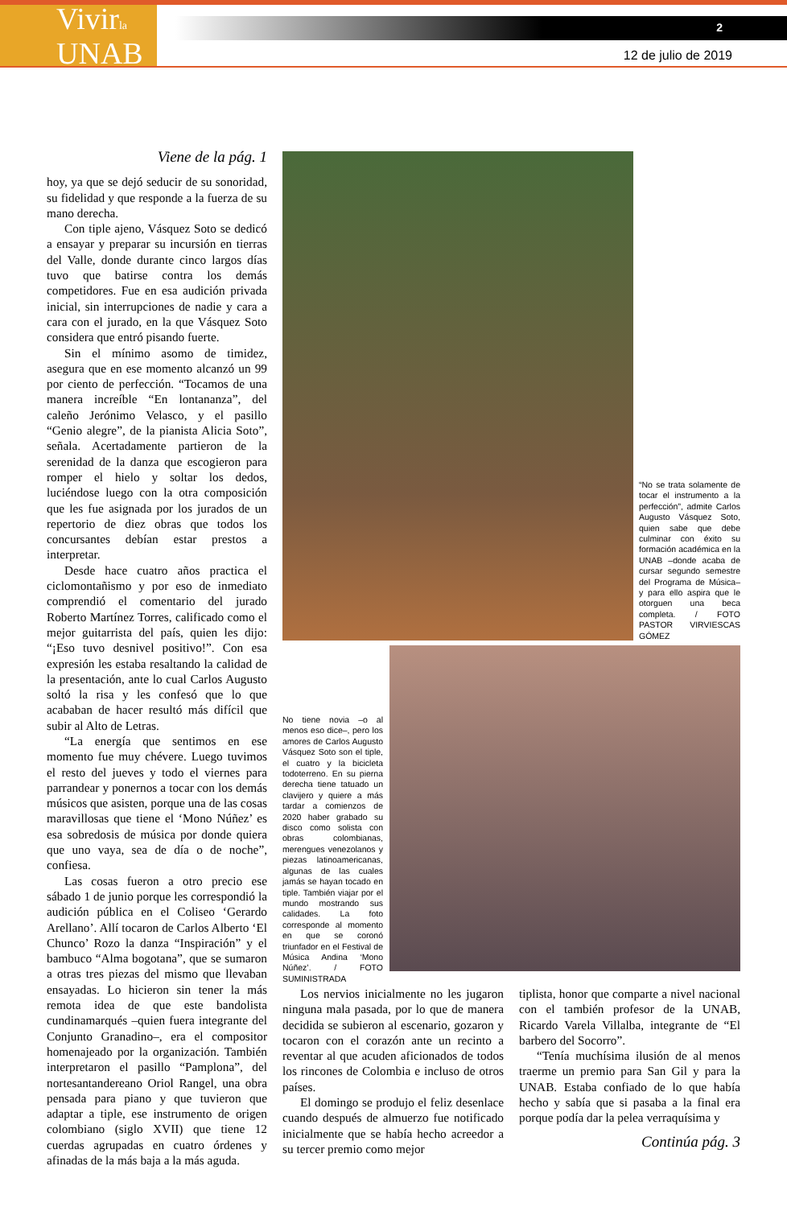Vivirla
UNAB
2
12 de julio de 2019
Viene de la pág. 1
hoy, ya que se dejó seducir de su sonoridad, su fidelidad y que responde a la fuerza de su mano derecha.
Con tiple ajeno, Vásquez Soto se dedicó a ensayar y preparar su incursión en tierras del Valle, donde durante cinco largos días tuvo que batirse contra los demás competidores. Fue en esa audición privada inicial, sin interrupciones de nadie y cara a cara con el jurado, en la que Vásquez Soto considera que entró pisando fuerte.
Sin el mínimo asomo de timidez, asegura que en ese momento alcanzó un 99 por ciento de perfección. “Tocamos de una manera increíble “En lontananza”, del caleño Jerónimo Velasco, y el pasillo “Genio alegre”, de la pianista Alicia Soto”, señala. Acertadamente partieron de la serenidad de la danza que escogieron para romper el hielo y soltar los dedos, luciéndose luego con la otra composición que les fue asignada por los jurados de un repertorio de diez obras que todos los concursantes debían estar prestos a interpretar.
Desde hace cuatro años practica el ciclomontañismo y por eso de inmediato comprendió el comentario del jurado Roberto Martínez Torres, calificado como el mejor guitarrista del país, quien les dijo: “¡Eso tuvo desnivel positivo!”. Con esa expresión les estaba resaltando la calidad de la presentación, ante lo cual Carlos Augusto soltó la risa y les confesó que lo que acababan de hacer resultó más difícil que subir al Alto de Letras.
“La energía que sentimos en ese momento fue muy chévere. Luego tuvimos el resto del jueves y todo el viernes para parrandear y ponernos a tocar con los demás músicos que asisten, porque una de las cosas maravillosas que tiene el ‘Mono Núñez’ es esa sobredosis de música por donde quiera que uno vaya, sea de día o de noche”, confiesa.
Las cosas fueron a otro precio ese sábado 1 de junio porque les correspondió la audición pública en el Coliseo ‘Gerardo Arellano’. Allí tocaron de Carlos Alberto ‘El Chunco’ Rozo la danza “Inspiración” y el bambuco “Alma bogotana”, que se sumaron a otras tres piezas del mismo que llevaban ensayadas. Lo hicieron sin tener la más remota idea de que este bandolista cundinamarqués –quien fuera integrante del Conjunto Granadino–, era el compositor homenajeado por la organización. También interpretaron el pasillo “Pamplona”, del nortesantandereano Oriol Rangel, una obra pensada para piano y que tuvieron que adaptar a tiple, ese instrumento de origen colombiano (siglo XVII) que tiene 12 cuerdas agrupadas en cuatro órdenes y afinadas de la más baja a la más aguda.
“No se trata solamente de tocar el instrumento a la perfección”, admite Carlos Augusto Vásquez Soto, quien sabe que debe culminar con éxito su formación académica en la UNAB –donde acaba de cursar segundo semestre del Programa de Música– y para ello aspira que le otorguen una beca completa. / FOTO PASTOR VIRVIESCAS GÓMEZ
No tiene novia –o al menos eso dice–, pero los amores de Carlos Augusto Vásquez Soto son el tiple, el cuatro y la bicicleta todoterreno. En su pierna derecha tiene tatuado un clavijero y quiere a más tardar a comienzos de 2020 haber grabado su disco como solista con obras colombianas, merengues venezolanos y piezas latinoamericanas, algunas de las cuales jamás se hayan tocado en tiple. También viajar por el mundo mostrando sus calidades. La foto corresponde al momento en que se coronó triunfador en el Festival de Música Andina ‘Mono Núñez’. / FOTO SUMINISTRADA
Los nervios inicialmente no les jugaron ninguna mala pasada, por lo que de manera decidida se subieron al escenario, gozaron y tocaron con el corazón ante un recinto a reventar al que acuden aficionados de todos los rincones de Colombia e incluso de otros países.
El domingo se produjo el feliz desenlace cuando después de almuerzo fue notificado inicialmente que se había hecho acreedor a su tercer premio como mejor
tiplista, honor que comparte a nivel nacional con el también profesor de la UNAB, Ricardo Varela Villalba, integrante de “El barbero del Socorro”.
“Tenía muchísima ilusión de al menos traerme un premio para San Gil y para la UNAB. Estaba confiado de lo que había hecho y sabía que si pasaba a la final era porque podía dar la pelea verraquísima y
Continúa pág. 3